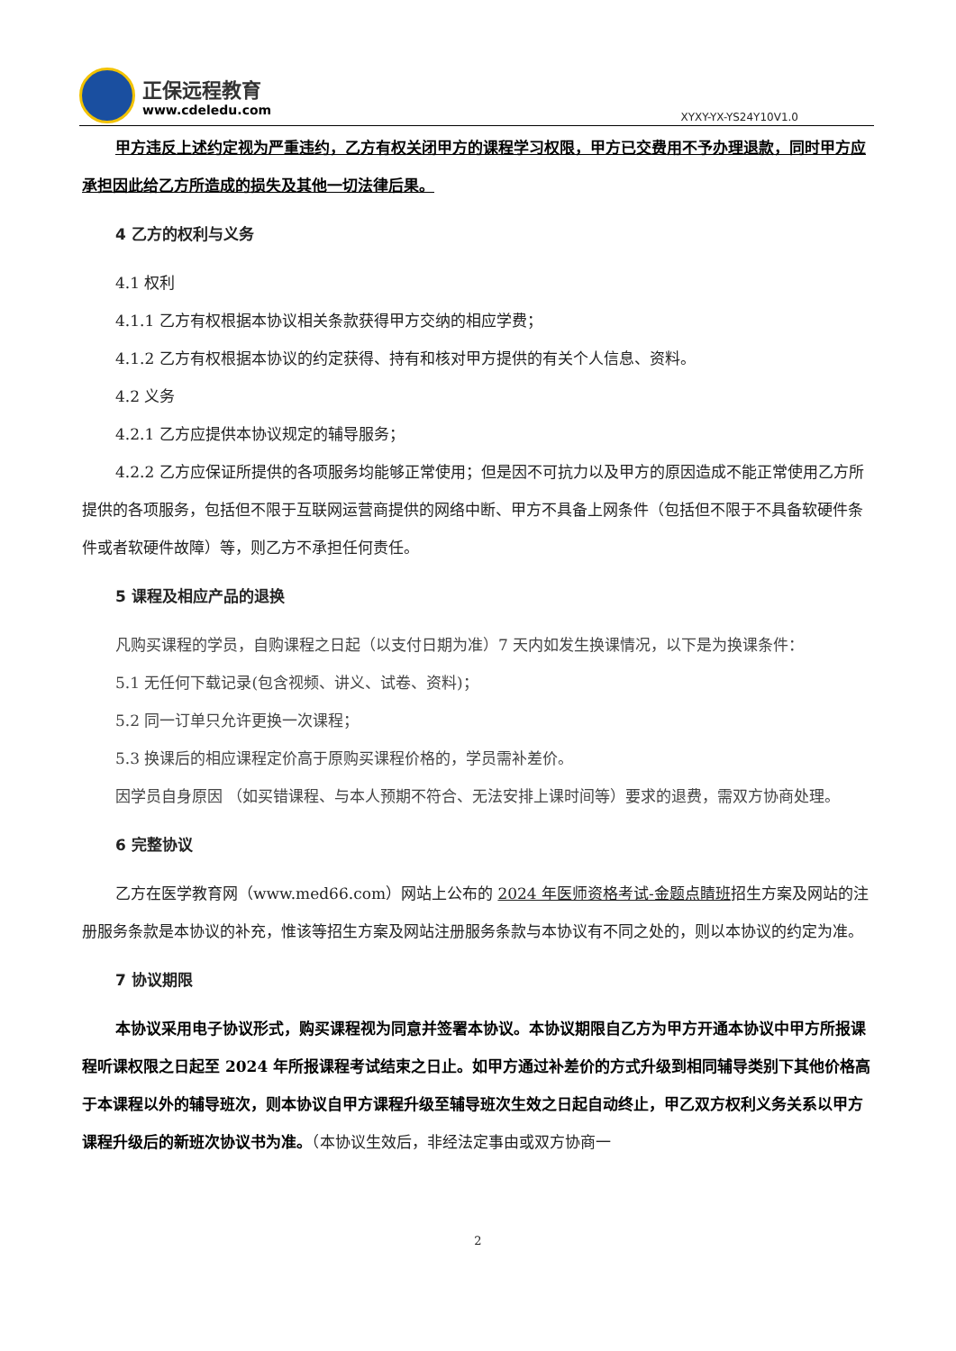正保远程教育
www.cdeledu.com
XYXY-YX-YS24Y10V1.0
甲方违反上述约定视为严重违约，乙方有权关闭甲方的课程学习权限，甲方已交费用不予办理退款，同时甲方应承担因此给乙方所造成的损失及其他一切法律后果。
4 乙方的权利与义务
4.1 权利
4.1.1 乙方有权根据本协议相关条款获得甲方交纳的相应学费；
4.1.2 乙方有权根据本协议的约定获得、持有和核对甲方提供的有关个人信息、资料。
4.2 义务
4.2.1 乙方应提供本协议规定的辅导服务；
4.2.2 乙方应保证所提供的各项服务均能够正常使用；但是因不可抗力以及甲方的原因造成不能正常使用乙方所提供的各项服务，包括但不限于互联网运营商提供的网络中断、甲方不具备上网条件（包括但不限于不具备软硬件条件或者软硬件故障）等，则乙方不承担任何责任。
5 课程及相应产品的退换
凡购买课程的学员，自购课程之日起（以支付日期为准）7 天内如发生换课情况，以下是为换课条件：
5.1 无任何下载记录(包含视频、讲义、试卷、资料)；
5.2 同一订单只允许更换一次课程；
5.3 换课后的相应课程定价高于原购买课程价格的，学员需补差价。
因学员自身原因 （如买错课程、与本人预期不符合、无法安排上课时间等）要求的退费，需双方协商处理。
6 完整协议
乙方在医学教育网（www.med66.com）网站上公布的 2024 年医师资格考试-金题点睛班招生方案及网站的注册服务条款是本协议的补充，惟该等招生方案及网站注册服务条款与本协议有不同之处的，则以本协议的约定为准。
7 协议期限
本协议采用电子协议形式，购买课程视为同意并签署本协议。本协议期限自乙方为甲方开通本协议中甲方所报课程听课权限之日起至 2024 年所报课程考试结束之日止。如甲方通过补差价的方式升级到相同辅导类别下其他价格高于本课程以外的辅导班次，则本协议自甲方课程升级至辅导班次生效之日起自动终止，甲乙双方权利义务关系以甲方课程升级后的新班次协议书为准。（本协议生效后，非经法定事由或双方协商一
2